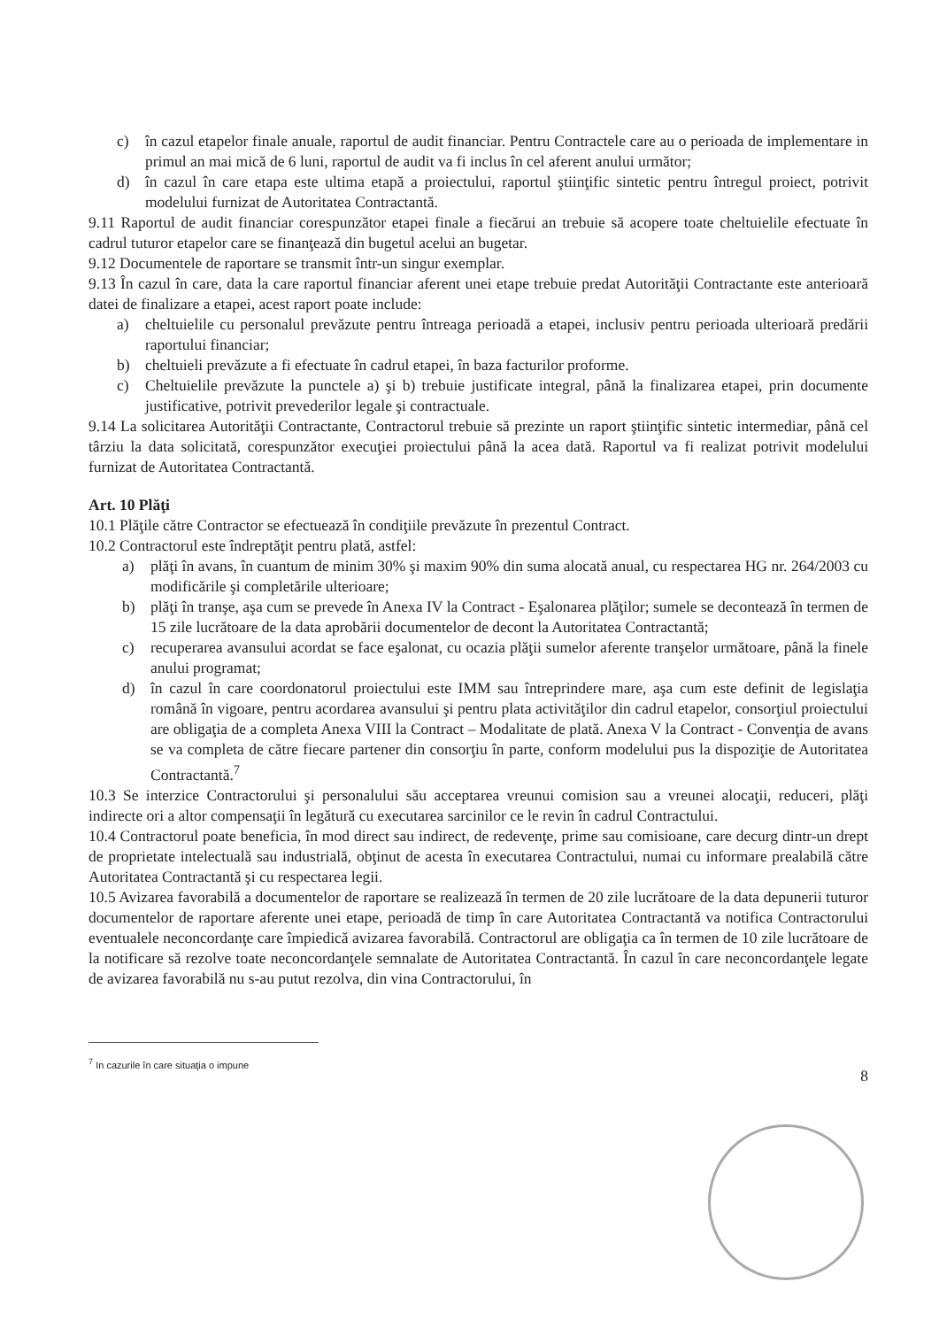c) în cazul etapelor finale anuale, raportul de audit financiar. Pentru Contractele care au o perioada de implementare in primul an mai mică de 6 luni, raportul de audit va fi inclus în cel aferent anului următor;
d) în cazul în care etapa este ultima etapă a proiectului, raportul ştiinţific sintetic pentru întregul proiect, potrivit modelului furnizat de Autoritatea Contractantă.
9.11 Raportul de audit financiar corespunzător etapei finale a fiecărui an trebuie să acopere toate cheltuielile efectuate în cadrul tuturor etapelor care se finanţează din bugetul acelui an bugetar.
9.12 Documentele de raportare se transmit într-un singur exemplar.
9.13 În cazul în care, data la care raportul financiar aferent unei etape trebuie predat Autorităţii Contractante este anterioară datei de finalizare a etapei, acest raport poate include:
a) cheltuielile cu personalul prevăzute pentru întreaga perioadă a etapei, inclusiv pentru perioada ulterioară predării raportului financiar;
b) cheltuieli prevăzute a fi efectuate în cadrul etapei, în baza facturilor proforme.
c) Cheltuielile prevăzute la punctele a) şi b) trebuie justificate integral, până la finalizarea etapei, prin documente justificative, potrivit prevederilor legale şi contractuale.
9.14 La solicitarea Autorităţii Contractante, Contractorul trebuie să prezinte un raport ştiinţific sintetic intermediar, până cel târziu la data solicitată, corespunzător execuţiei proiectului până la acea dată. Raportul va fi realizat potrivit modelului furnizat de Autoritatea Contractantă.
Art. 10 Plăţi
10.1 Plăţile către Contractor se efectuează în condiţiile prevăzute în prezentul Contract.
10.2 Contractorul este îndreptăţit pentru plată, astfel:
a) plăţi în avans, în cuantum de minim 30% şi maxim 90% din suma alocată anual, cu respectarea HG nr. 264/2003 cu modificările şi completările ulterioare;
b) plăţi în tranşe, aşa cum se prevede în Anexa IV la Contract - Eşalonarea plăţilor; sumele se decontează în termen de 15 zile lucrătoare de la data aprobării documentelor de decont la Autoritatea Contractantă;
c) recuperarea avansului acordat se face eşalonat, cu ocazia plăţii sumelor aferente tranşelor următoare, până la finele anului programat;
d) în cazul în care coordonatorul proiectului este IMM sau întreprindere mare, aşa cum este definit de legislaţia română în vigoare, pentru acordarea avansului şi pentru plata activităţilor din cadrul etapelor, consorţiul proiectului are obligaţia de a completa Anexa VIII la Contract – Modalitate de plată. Anexa V la Contract - Convenţia de avans se va completa de către fiecare partener din consorţiu în parte, conform modelului pus la dispoziţie de Autoritatea Contractantă.<sup>7</sup>
10.3 Se interzice Contractorului şi personalului său acceptarea vreunui comision sau a vreunei alocaţii, reduceri, plăţi indirecte ori a altor compensaţii în legătură cu executarea sarcinilor ce le revin în cadrul Contractului.
10.4 Contractorul poate beneficia, în mod direct sau indirect, de redevenţe, prime sau comisioane, care decurg dintr-un drept de proprietate intelectuală sau industrială, obţinut de acesta în executarea Contractului, numai cu informare prealabilă către Autoritatea Contractantă şi cu respectarea legii.
10.5 Avizarea favorabilă a documentelor de raportare se realizează în termen de 20 zile lucrătoare de la data depunerii tuturor documentelor de raportare aferente unei etape, perioadă de timp în care Autoritatea Contractantă va notifica Contractorului eventualele neconcordanţe care împiedică avizarea favorabilă. Contractorul are obligaţia ca în termen de 10 zile lucrătoare de la notificare să rezolve toate neconcordanţele semnalate de Autoritatea Contractantă. În cazul în care neconcordanţele legate de avizarea favorabilă nu s-au putut rezolva, din vina Contractorului, în
<sup>7</sup> In cazurile în care situaţia o impune
8